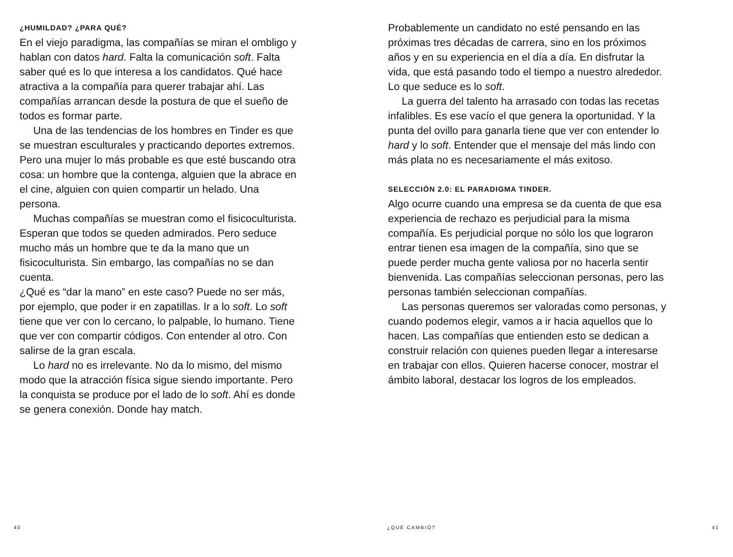¿HUMILDAD? ¿PARA QUÉ?
En el viejo paradigma, las compañías se miran el ombligo y hablan con datos hard. Falta la comunicación soft. Falta saber qué es lo que interesa a los candidatos. Qué hace atractiva a la compañía para querer trabajar ahí. Las compañías arrancan desde la postura de que el sueño de todos es formar parte.
Una de las tendencias de los hombres en Tinder es que se muestran esculturales y practicando deportes extremos. Pero una mujer lo más probable es que esté buscando otra cosa: un hombre que la contenga, alguien que la abrace en el cine, alguien con quien compartir un helado. Una persona.
Muchas compañías se muestran como el fisicoculturista. Esperan que todos se queden admirados. Pero seduce mucho más un hombre que te da la mano que un fisicoculturista. Sin embargo, las compañías no se dan cuenta.
¿Qué es “dar la mano” en este caso? Puede no ser más, por ejemplo, que poder ir en zapatillas. Ir a lo soft. Lo soft tiene que ver con lo cercano, lo palpable, lo humano. Tiene que ver con compartir códigos. Con entender al otro. Con salirse de la gran escala.
Lo hard no es irrelevante. No da lo mismo, del mismo modo que la atracción física sigue siendo importante. Pero la conquista se produce por el lado de lo soft. Ahí es donde se genera conexión. Donde hay match.
40
Probablemente un candidato no esté pensando en las próximas tres décadas de carrera, sino en los próximos años y en su experiencia en el día a día. En disfrutar la vida, que está pasando todo el tiempo a nuestro alrededor. Lo que seduce es lo soft.
La guerra del talento ha arrasado con todas las recetas infalibles. Es ese vacío el que genera la oportunidad. Y la punta del ovillo para ganarla tiene que ver con entender lo hard y lo soft. Entender que el mensaje del más lindo con más plata no es necesariamente el más exitoso.
SELECCIÓN 2.0: EL PARADIGMA TINDER.
Algo ocurre cuando una empresa se da cuenta de que esa experiencia de rechazo es perjudicial para la misma compañía. Es perjudicial porque no sólo los que lograron entrar tienen esa imagen de la compañía, sino que se puede perder mucha gente valiosa por no hacerla sentir bienvenida. Las compañías seleccionan personas, pero las personas también seleccionan compañías.
Las personas queremos ser valoradas como personas, y cuando podemos elegir, vamos a ir hacia aquellos que lo hacen. Las compañías que entienden esto se dedican a construir relación con quienes pueden llegar a interesarse en trabajar con ellos. Quieren hacerse conocer, mostrar el ámbito laboral, destacar los logros de los empleados.
¿QUÉ CAMBIÓ? 41